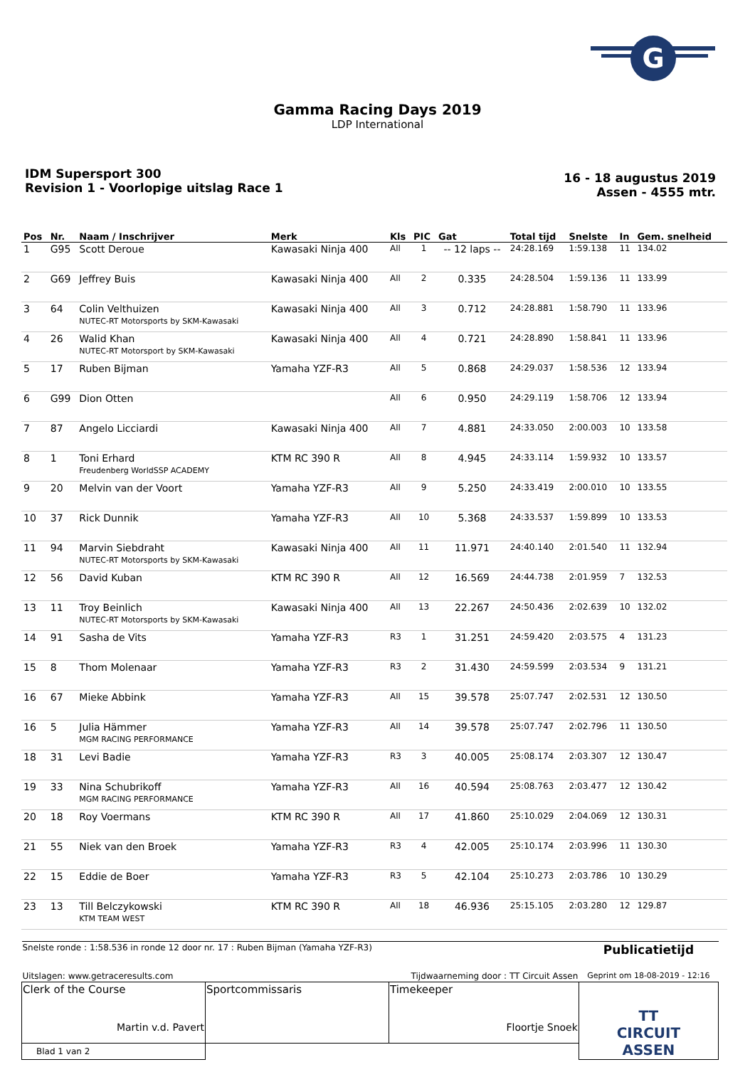G
Gamma Racing Days 2019
LDP International
IDM Supersport 300
Revision 1 - Voorlopige uitslag Race 1
16 - 18 augustus 2019
Assen - 4555 mtr.
| Pos | Nr. | Naam / Inschrijver | Merk | Kls | PIC | Gat | Total tijd | Snelste | In | Gem. snelheid |
| --- | --- | --- | --- | --- | --- | --- | --- | --- | --- | --- |
| 1 | G95 | Scott Deroue | Kawasaki Ninja 400 | All | 1 | -- 12 laps -- | 24:28.169 | 1:59.138 | 11 | 134.02 |
| 2 | G69 | Jeffrey Buis | Kawasaki Ninja 400 | All | 2 | 0.335 | 24:28.504 | 1:59.136 | 11 | 133.99 |
| 3 | 64 | Colin Velthuizen NUTEC-RT Motorsports by SKM-Kawasaki | Kawasaki Ninja 400 | All | 3 | 0.712 | 24:28.881 | 1:58.790 | 11 | 133.96 |
| 4 | 26 | Walid Khan NUTEC-RT Motorsport by SKM-Kawasaki | Kawasaki Ninja 400 | All | 4 | 0.721 | 24:28.890 | 1:58.841 | 11 | 133.96 |
| 5 | 17 | Ruben Bijman | Yamaha YZF-R3 | All | 5 | 0.868 | 24:29.037 | 1:58.536 | 12 | 133.94 |
| 6 | G99 | Dion Otten | | All | 6 | 0.950 | 24:29.119 | 1:58.706 | 12 | 133.94 |
| 7 | 87 | Angelo Licciardi | Kawasaki Ninja 400 | All | 7 | 4.881 | 24:33.050 | 2:00.003 | 10 | 133.58 |
| 8 | 1 | Toni Erhard Freudenberg WorldSSP ACADEMY | KTM RC 390 R | All | 8 | 4.945 | 24:33.114 | 1:59.932 | 10 | 133.57 |
| 9 | 20 | Melvin van der Voort | Yamaha YZF-R3 | All | 9 | 5.250 | 24:33.419 | 2:00.010 | 10 | 133.55 |
| 10 | 37 | Rick Dunnik | Yamaha YZF-R3 | All | 10 | 5.368 | 24:33.537 | 1:59.899 | 10 | 133.53 |
| 11 | 94 | Marvin Siebdraht NUTEC-RT Motorsports by SKM-Kawasaki | Kawasaki Ninja 400 | All | 11 | 11.971 | 24:40.140 | 2:01.540 | 11 | 132.94 |
| 12 | 56 | David Kuban | KTM RC 390 R | All | 12 | 16.569 | 24:44.738 | 2:01.959 | 7 | 132.53 |
| 13 | 11 | Troy Beinlich NUTEC-RT Motorsports by SKM-Kawasaki | Kawasaki Ninja 400 | All | 13 | 22.267 | 24:50.436 | 2:02.639 | 10 | 132.02 |
| 14 | 91 | Sasha de Vits | Yamaha YZF-R3 | R3 | 1 | 31.251 | 24:59.420 | 2:03.575 | 4 | 131.23 |
| 15 | 8 | Thom Molenaar | Yamaha YZF-R3 | R3 | 2 | 31.430 | 24:59.599 | 2:03.534 | 9 | 131.21 |
| 16 | 67 | Mieke Abbink | Yamaha YZF-R3 | All | 15 | 39.578 | 25:07.747 | 2:02.531 | 12 | 130.50 |
| 16 | 5 | Julia Hämmer MGM RACING PERFORMANCE | Yamaha YZF-R3 | All | 14 | 39.578 | 25:07.747 | 2:02.796 | 11 | 130.50 |
| 18 | 31 | Levi Badie | Yamaha YZF-R3 | R3 | 3 | 40.005 | 25:08.174 | 2:03.307 | 12 | 130.47 |
| 19 | 33 | Nina Schubrikoff MGM RACING PERFORMANCE | Yamaha YZF-R3 | All | 16 | 40.594 | 25:08.763 | 2:03.477 | 12 | 130.42 |
| 20 | 18 | Roy Voermans | KTM RC 390 R | All | 17 | 41.860 | 25:10.029 | 2:04.069 | 12 | 130.31 |
| 21 | 55 | Niek van den Broek | Yamaha YZF-R3 | R3 | 4 | 42.005 | 25:10.174 | 2:03.996 | 11 | 130.30 |
| 22 | 15 | Eddie de Boer | Yamaha YZF-R3 | R3 | 5 | 42.104 | 25:10.273 | 2:03.786 | 10 | 130.29 |
| 23 | 13 | Till Belczykowski KTM TEAM WEST | KTM RC 390 R | All | 18 | 46.936 | 25:15.105 | 2:03.280 | 12 | 129.87 |
| Snelste ronde : 1:58.536 in ronde 12 door nr. 17 : Ruben Bijman (Yamaha YZF-R3) | | | Publicatietijd |
| Uitslagen: www.getraceresults.com | | Tijdwaarneming door : TT Circuit Assen | Geprint om 18-08-2019 - 12:16 |
| Clerk of the Course Martin v.d. Pavert | Sportcommissaris | Timekeeper Floortje Snoek | TT CIRCUIT ASSEN |
| Blad 1 van 2 | | | |